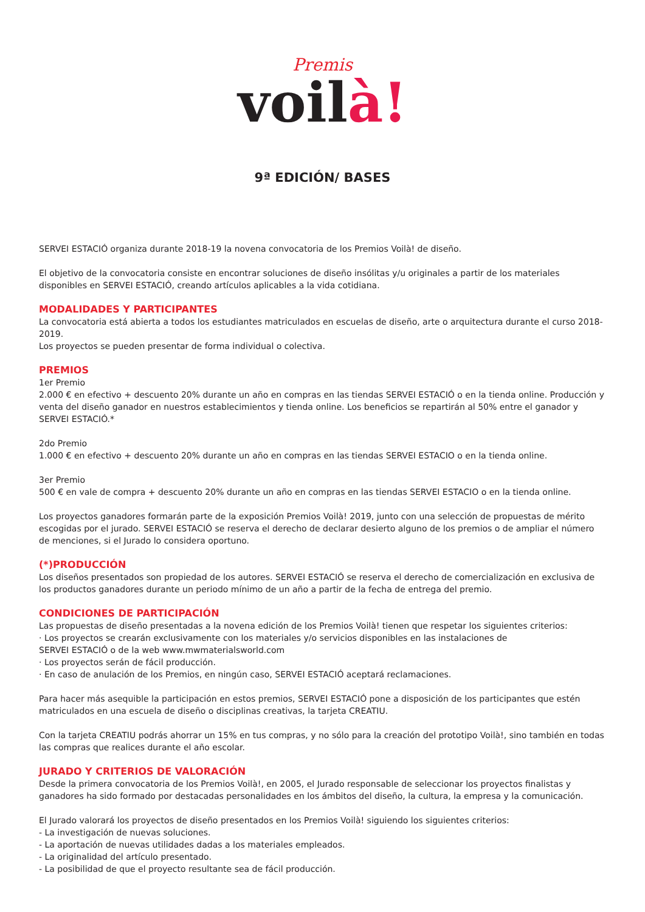Premis
voilà!
9ª EDICIÓN/ BASES
SERVEI ESTACIÓ organiza durante 2018-19 la novena convocatoria de los Premios Voilà! de diseño.
El objetivo de la convocatoria consiste en encontrar soluciones de diseño insólitas y/u originales a partir de los materiales disponibles en SERVEI ESTACIÓ, creando artículos aplicables a la vida cotidiana.
MODALIDADES Y PARTICIPANTES
La convocatoria está abierta a todos los estudiantes matriculados en escuelas de diseño, arte o arquitectura durante el curso 2018-2019.
Los proyectos se pueden presentar de forma individual o colectiva.
PREMIOS
1er Premio
2.000 € en efectivo + descuento 20% durante un año en compras en las tiendas SERVEI ESTACIÓ o en la tienda online. Producción y venta del diseño ganador en nuestros establecimientos y tienda online. Los beneficios se repartirán al 50% entre el ganador y SERVEI ESTACIÓ.*
2do Premio
1.000 € en efectivo + descuento 20% durante un año en compras en las tiendas SERVEI ESTACIO o en la tienda online.
3er Premio
500 € en vale de compra + descuento 20% durante un año en compras en las tiendas SERVEI ESTACIO o en la tienda online.
Los proyectos ganadores formarán parte de la exposición Premios Voilà! 2019, junto con una selección de propuestas de mérito escogidas por el jurado. SERVEI ESTACIÓ se reserva el derecho de declarar desierto alguno de los premios o de ampliar el número de menciones, si el Jurado lo considera oportuno.
(*)PRODUCCIÓN
Los diseños presentados son propiedad de los autores. SERVEI ESTACIÓ se reserva el derecho de comercialización en exclusiva de los productos ganadores durante un periodo mínimo de un año a partir de la fecha de entrega del premio.
CONDICIONES DE PARTICIPACIÓN
Las propuestas de diseño presentadas a la novena edición de los Premios Voilà! tienen que respetar los siguientes criterios:
· Los proyectos se crearán exclusivamente con los materiales y/o servicios disponibles en las instalaciones de
SERVEI ESTACIÓ o de la web www.mwmaterialsworld.com
· Los proyectos serán de fácil producción.
· En caso de anulación de los Premios, en ningún caso, SERVEI ESTACIÓ aceptará reclamaciones.
Para hacer más asequible la participación en estos premios, SERVEI ESTACIÓ pone a disposición de los participantes que estén matriculados en una escuela de diseño o disciplinas creativas, la tarjeta CREATIU.
Con la tarjeta CREATIU podrás ahorrar un 15% en tus compras, y no sólo para la creación del prototipo Voilà!, sino también en todas las compras que realices durante el año escolar.
JURADO Y CRITERIOS DE VALORACIÓN
Desde la primera convocatoria de los Premios Voilà!, en 2005, el Jurado responsable de seleccionar los proyectos finalistas y ganadores ha sido formado por destacadas personalidades en los ámbitos del diseño, la cultura, la empresa y la comunicación.
El Jurado valorará los proyectos de diseño presentados en los Premios Voilà! siguiendo los siguientes criterios:
- La investigación de nuevas soluciones.
- La aportación de nuevas utilidades dadas a los materiales empleados.
- La originalidad del artículo presentado.
- La posibilidad de que el proyecto resultante sea de fácil producción.